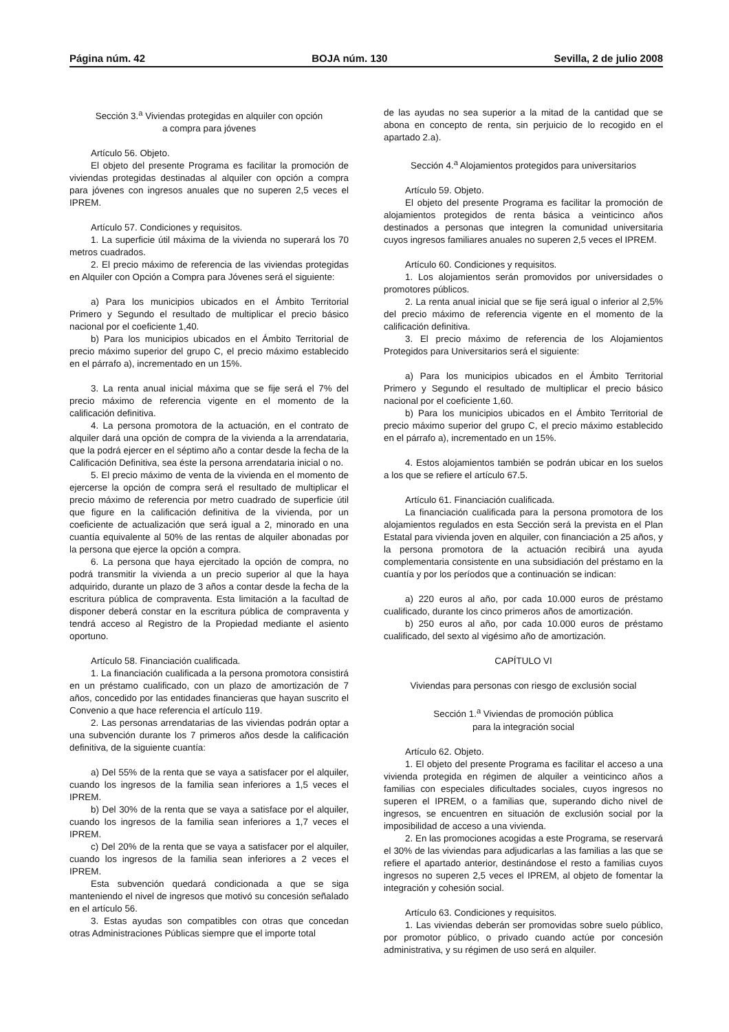Página núm. 42 BOJA núm. 130 Sevilla, 2 de julio 2008
Sección 3.<sup>a</sup> Viviendas protegidas en alquiler con opción
a compra para jóvenes
Artículo 56. Objeto.
El objeto del presente Programa es facilitar la promoción de viviendas protegidas destinadas al alquiler con opción a compra para jóvenes con ingresos anuales que no superen 2,5 veces el IPREM.
Artículo 57. Condiciones y requisitos.
1. La superficie útil máxima de la vivienda no superará los 70 metros cuadrados.
2. El precio máximo de referencia de las viviendas protegidas en Alquiler con Opción a Compra para Jóvenes será el siguiente:
a) Para los municipios ubicados en el Ámbito Territorial Primero y Segundo el resultado de multiplicar el precio básico nacional por el coeficiente 1,40.
b) Para los municipios ubicados en el Ámbito Territorial de precio máximo superior del grupo C, el precio máximo establecido en el párrafo a), incrementado en un 15%.
3. La renta anual inicial máxima que se fije será el 7% del precio máximo de referencia vigente en el momento de la calificación definitiva.
4. La persona promotora de la actuación, en el contrato de alquiler dará una opción de compra de la vivienda a la arrendataria, que la podrá ejercer en el séptimo año a contar desde la fecha de la Calificación Definitiva, sea éste la persona arrendataria inicial o no.
5. El precio máximo de venta de la vivienda en el momento de ejercerse la opción de compra será el resultado de multiplicar el precio máximo de referencia por metro cuadrado de superficie útil que figure en la calificación definitiva de la vivienda, por un coeficiente de actualización que será igual a 2, minorado en una cuantía equivalente al 50% de las rentas de alquiler abonadas por la persona que ejerce la opción a compra.
6. La persona que haya ejercitado la opción de compra, no podrá transmitir la vivienda a un precio superior al que la haya adquirido, durante un plazo de 3 años a contar desde la fecha de la escritura pública de compraventa. Esta limitación a la facultad de disponer deberá constar en la escritura pública de compraventa y tendrá acceso al Registro de la Propiedad mediante el asiento oportuno.
Artículo 58. Financiación cualificada.
1. La financiación cualificada a la persona promotora consistirá en un préstamo cualificado, con un plazo de amortización de 7 años, concedido por las entidades financieras que hayan suscrito el Convenio a que hace referencia el artículo 119.
2. Las personas arrendatarias de las viviendas podrán optar a una subvención durante los 7 primeros años desde la calificación definitiva, de la siguiente cuantía:
a) Del 55% de la renta que se vaya a satisfacer por el alquiler, cuando los ingresos de la familia sean inferiores a 1,5 veces el IPREM.
b) Del 30% de la renta que se vaya a satisface por el alquiler, cuando los ingresos de la familia sean inferiores a 1,7 veces el IPREM.
c) Del 20% de la renta que se vaya a satisfacer por el alquiler, cuando los ingresos de la familia sean inferiores a 2 veces el IPREM.
Esta subvención quedará condicionada a que se siga manteniendo el nivel de ingresos que motivó su concesión señalado en el artículo 56.
3. Estas ayudas son compatibles con otras que concedan otras Administraciones Públicas siempre que el importe total
de las ayudas no sea superior a la mitad de la cantidad que se abona en concepto de renta, sin perjuicio de lo recogido en el apartado 2.a).
Sección 4.<sup>a</sup> Alojamientos protegidos para universitarios
Artículo 59. Objeto.
El objeto del presente Programa es facilitar la promoción de alojamientos protegidos de renta básica a veinticinco años destinados a personas que integren la comunidad universitaria cuyos ingresos familiares anuales no superen 2,5 veces el IPREM.
Artículo 60. Condiciones y requisitos.
1. Los alojamientos serán promovidos por universidades o promotores públicos.
2. La renta anual inicial que se fije será igual o inferior al 2,5% del precio máximo de referencia vigente en el momento de la calificación definitiva.
3. El precio máximo de referencia de los Alojamientos Protegidos para Universitarios será el siguiente:
a) Para los municipios ubicados en el Ámbito Territorial Primero y Segundo el resultado de multiplicar el precio básico nacional por el coeficiente 1,60.
b) Para los municipios ubicados en el Ámbito Territorial de precio máximo superior del grupo C, el precio máximo establecido en el párrafo a), incrementado en un 15%.
4. Estos alojamientos también se podrán ubicar en los suelos a los que se refiere el artículo 67.5.
Artículo 61. Financiación cualificada.
La financiación cualificada para la persona promotora de los alojamientos regulados en esta Sección será la prevista en el Plan Estatal para vivienda joven en alquiler, con financiación a 25 años, y la persona promotora de la actuación recibirá una ayuda complementaria consistente en una subsidiación del préstamo en la cuantía y por los períodos que a continuación se indican:
a) 220 euros al año, por cada 10.000 euros de préstamo cualificado, durante los cinco primeros años de amortización.
b) 250 euros al año, por cada 10.000 euros de préstamo cualificado, del sexto al vigésimo año de amortización.
CAPÍTULO VI
Viviendas para personas con riesgo de exclusión social
Sección 1.<sup>a</sup> Viviendas de promoción pública
para la integración social
Artículo 62. Objeto.
1. El objeto del presente Programa es facilitar el acceso a una vivienda protegida en régimen de alquiler a veinticinco años a familias con especiales dificultades sociales, cuyos ingresos no superen el IPREM, o a familias que, superando dicho nivel de ingresos, se encuentren en situación de exclusión social por la imposibilidad de acceso a una vivienda.
2. En las promociones acogidas a este Programa, se reservará el 30% de las viviendas para adjudicarlas a las familias a las que se refiere el apartado anterior, destinándose el resto a familias cuyos ingresos no superen 2,5 veces el IPREM, al objeto de fomentar la integración y cohesión social.
Artículo 63. Condiciones y requisitos.
1. Las viviendas deberán ser promovidas sobre suelo público, por promotor público, o privado cuando actúe por concesión administrativa, y su régimen de uso será en alquiler.